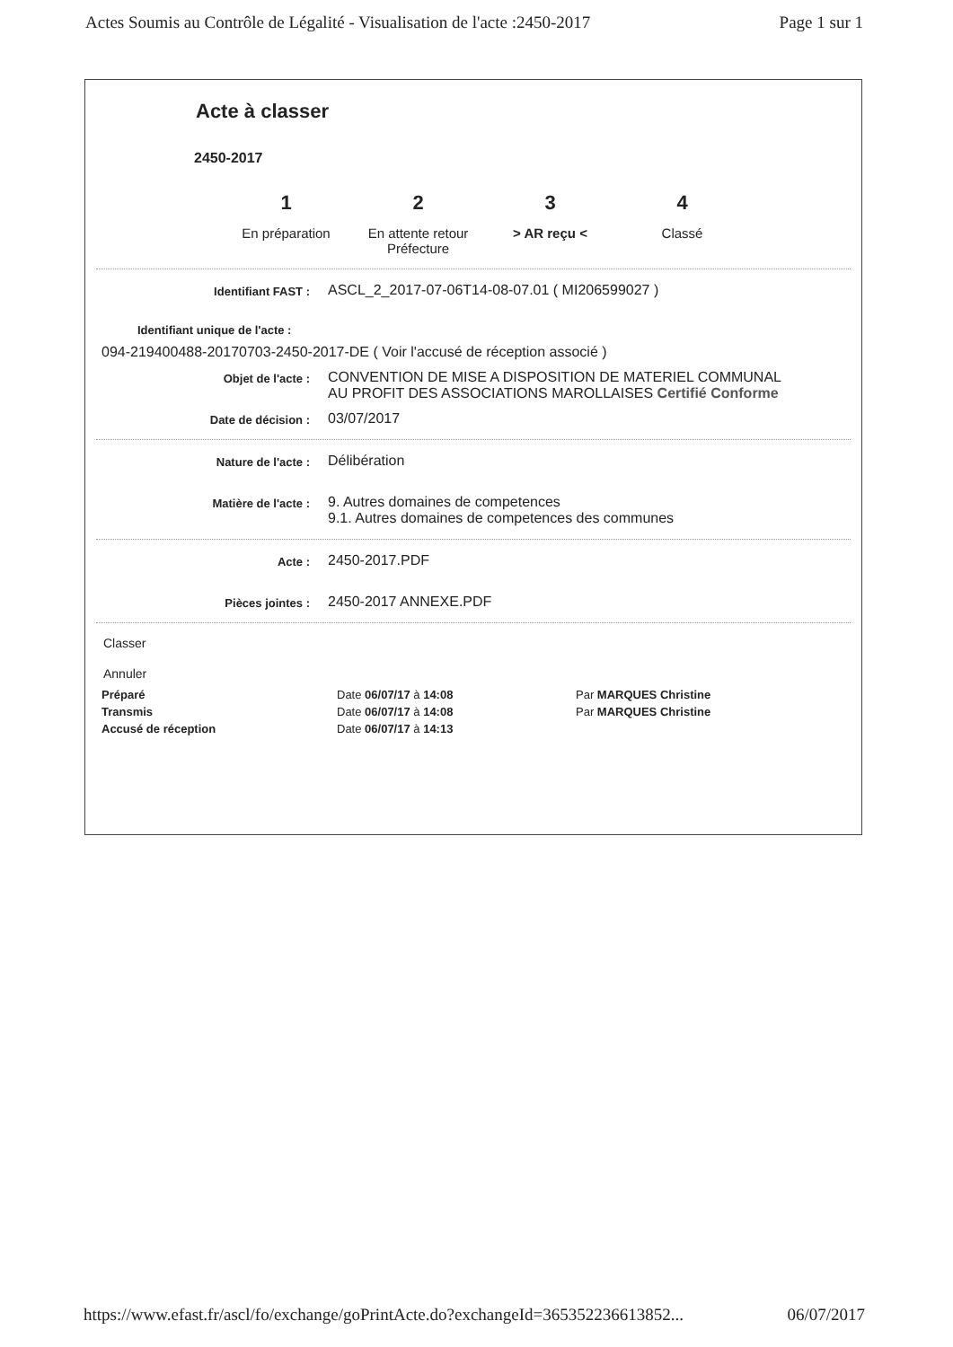Actes Soumis au Contrôle de Légalité - Visualisation de l'acte :2450-2017 Page 1 sur 1
Acte à classer
2450-2017
1
En préparation
2
En attente retour Préfecture
3
> AR reçu <
4
Classé
Identifiant FAST :
ASCL_2_2017-07-06T14-08-07.01 ( MI206599027 )
Identifiant unique de l'acte :
094-219400488-20170703-2450-2017-DE ( Voir l'accusé de réception associé )
Objet de l'acte :
CONVENTION DE MISE A DISPOSITION DE MATERIEL COMMUNAL
AU PROFIT DES ASSOCIATIONS MAROLLAISES Certifié Conforme
Date de décision :
03/07/2017
Nature de l'acte :
Délibération
Matière de l'acte :
9. Autres domaines de competences
9.1. Autres domaines de competences des communes
Acte :
2450-2017.PDF
Pièces jointes :
2450-2017 ANNEXE.PDF
Classer
Annuler
Préparé Date 06/07/17 à 14:08 Par MARQUES Christine
Transmis Date 06/07/17 à 14:08 Par MARQUES Christine
Accusé de réception Date 06/07/17 à 14:13
https://www.efast.fr/ascl/fo/exchange/goPrintActe.do?exchangeId=365352236613852... 06/07/2017